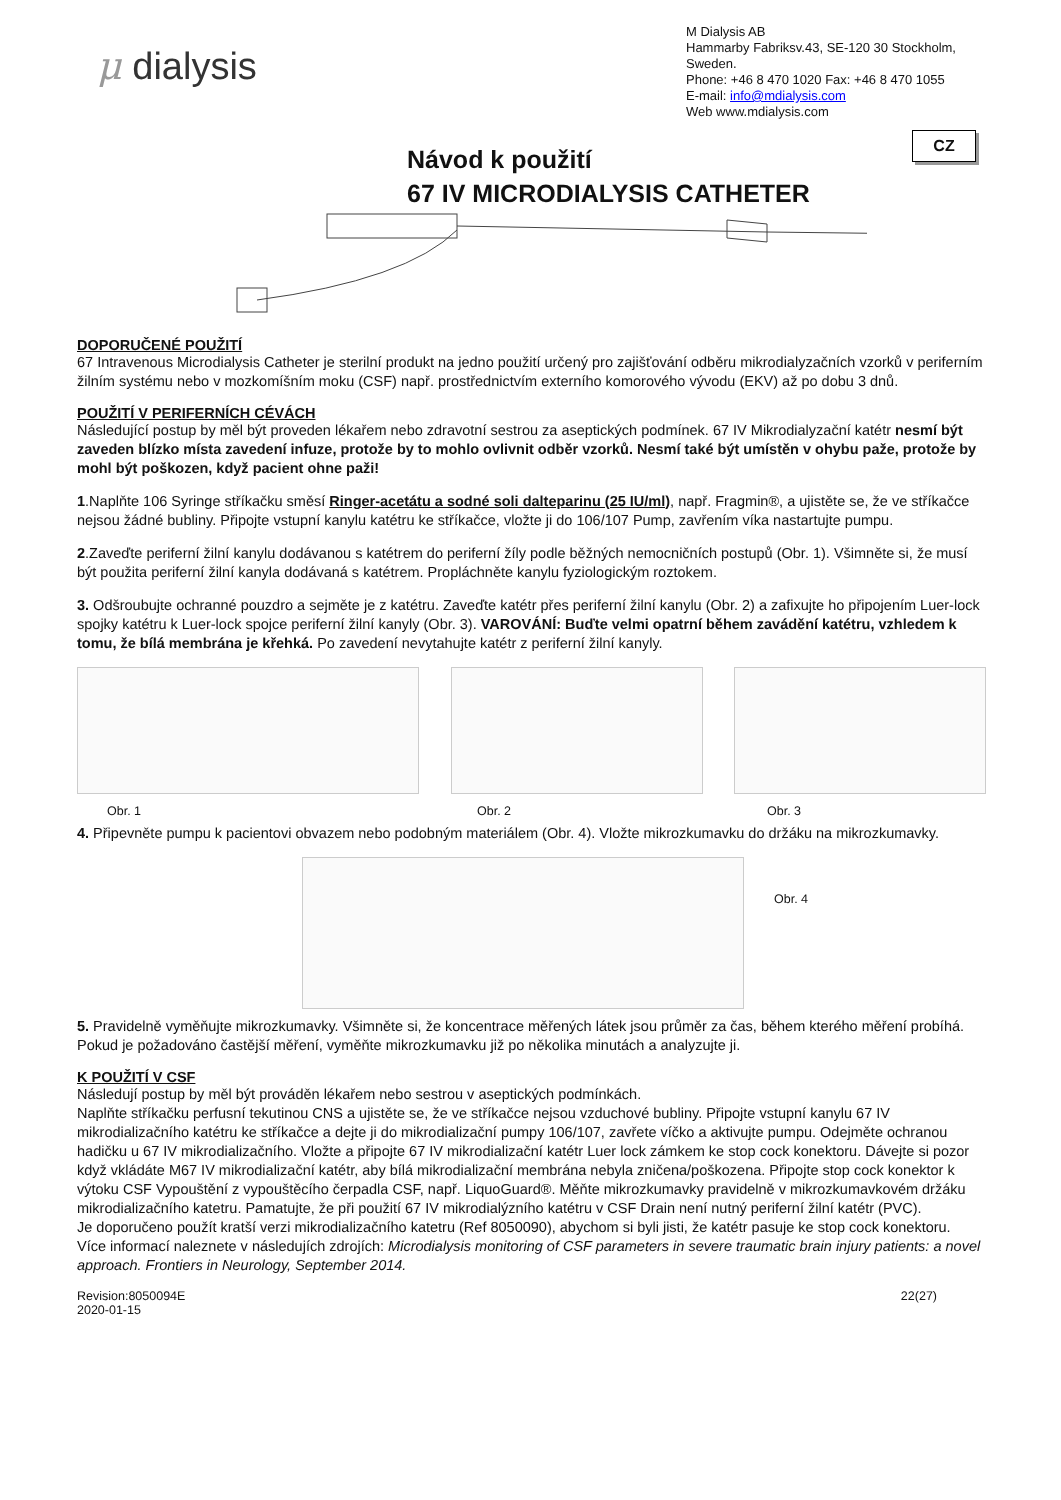μ dialysis
M Dialysis AB
Hammarby Fabriksv.43, SE-120 30 Stockholm, Sweden.
Phone: +46 8 470 1020 Fax: +46 8 470 1055
E-mail: info@mdialysis.com
Web www.mdialysis.com
CZ
Návod k použití
67 IV MICRODIALYSIS CATHETER
DOPORUČENÉ POUŽITÍ
67 Intravenous Microdialysis Catheter je sterilní produkt na jedno použití určený pro zajišťování odběru mikrodialyzačních vzorků v periferním žilním systému nebo v mozkomíšním moku (CSF) např. prostřednictvím externího komorového vývodu (EKV) až po dobu 3 dnů.
POUŽITÍ V PERIFERNÍCH CÉVÁCH
Následující postup by měl být proveden lékařem nebo zdravotní sestrou za aseptických podmínek. 67 IV Mikrodialyzační katétr nesmí být zaveden blízko místa zavedení infuze, protože by to mohlo ovlivnit odběr vzorků. Nesmí také být umístěn v ohybu paže, protože by mohl být poškozen, když pacient ohne paži!
1.Naplňte 106 Syringe stříkačku směsí Ringer-acetátu a sodné soli dalteparinu (25 IU/ml), např. Fragmin®, a ujistěte se, že ve stříkačce nejsou žádné bubliny. Připojte vstupní kanylu katétru ke stříkačce, vložte ji do 106/107 Pump, zavřením víka nastartujte pumpu.
2.Zaveďte periferní žilní kanylu dodávanou s katétrem do periferní žíly podle běžných nemocničních postupů (Obr. 1). Všimněte si, že musí být použita periferní žilní kanyla dodávaná s katétrem. Propláchněte kanylu fyziologickým roztokem.
3. Odšroubujte ochranné pouzdro a sejměte je z katétru. Zaveďte katétr přes periferní žilní kanylu (Obr. 2) a zafixujte ho připojením Luer-lock spojky katétru k Luer-lock spojce periferní žilní kanyly (Obr. 3). VAROVÁNÍ: Buďte velmi opatrní během zavádění katétru, vzhledem k tomu, že bílá membrána je křehká. Po zavedení nevytahujte katétr z periferní žilní kanyly.
Obr. 1 Obr. 2 Obr. 3
4. Připevněte pumpu k pacientovi obvazem nebo podobným materiálem (Obr. 4). Vložte mikrozkumavku do držáku na mikrozkumavky.
Obr. 4
5. Pravidelně vyměňujte mikrozkumavky. Všimněte si, že koncentrace měřených látek jsou průměr za čas, během kterého měření probíhá. Pokud je požadováno častější měření, vyměňte mikrozkumavku již po několika minutách a analyzujte ji.
K POUŽITÍ V CSF
Následují postup by měl být prováděn lékařem nebo sestrou v aseptických podmínkách.
Naplňte stříkačku perfusní tekutinou CNS a ujistěte se, že ve stříkačce nejsou vzduchové bubliny. Připojte vstupní kanylu 67 IV mikrodializačního katétru ke stříkačce a dejte ji do mikrodializační pumpy 106/107, zavřete víčko a aktivujte pumpu. Odejměte ochranou hadičku u 67 IV mikrodializačního. Vložte a připojte 67 IV mikrodializační katétr Luer lock zámkem ke stop cock konektoru. Dávejte si pozor když vkládáte M67 IV mikrodializační katétr, aby bílá mikrodializační membrána nebyla zničena/poškozena. Připojte stop cock konektor k výtoku CSF Vypouštění z vypouštěcího čerpadla CSF, např. LiquoGuard®. Měňte mikrozkumavky pravidelně v mikrozkumavkovém držáku mikrodializačního katetru. Pamatujte, že při použití 67 IV mikrodialýzního katétru v CSF Drain není nutný periferní žilní katétr (PVC).
Je doporučeno použít kratší verzi mikrodializačního katetru (Ref 8050090), abychom si byli jisti, že katétr pasuje ke stop cock konektoru.
Více informací naleznete v následujích zdrojích: Microdialysis monitoring of CSF parameters in severe traumatic brain injury patients: a novel approach. Frontiers in Neurology, September 2014.
Revision:8050094E
2020-01-15 22(27)